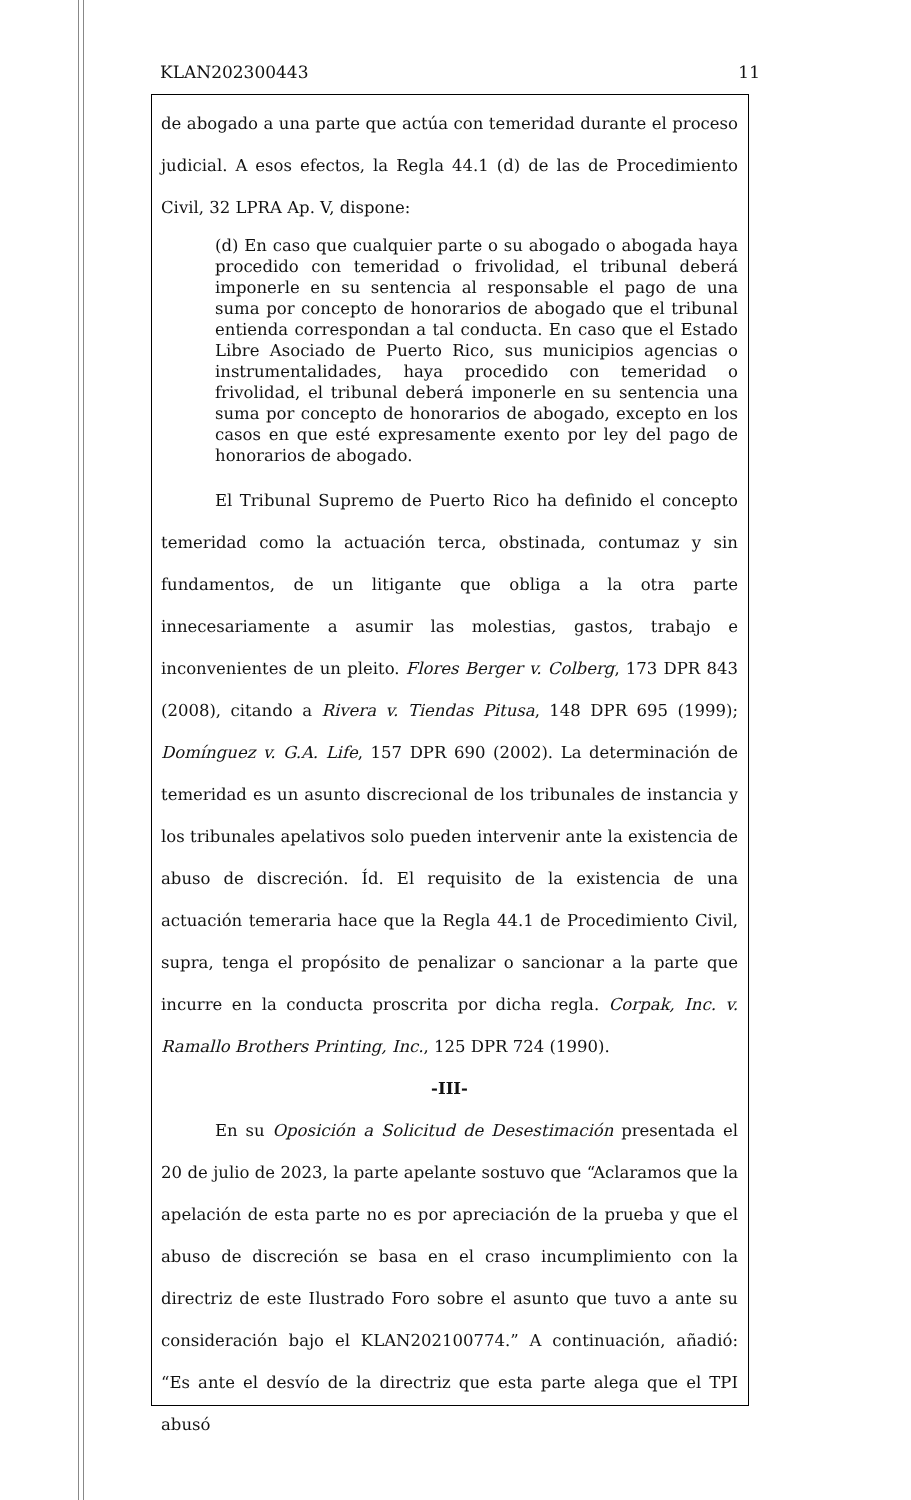KLAN202300443 11
de abogado a una parte que actúa con temeridad durante el proceso judicial. A esos efectos, la Regla 44.1 (d) de las de Procedimiento Civil, 32 LPRA Ap. V, dispone:
(d) En caso que cualquier parte o su abogado o abogada haya procedido con temeridad o frivolidad, el tribunal deberá imponerle en su sentencia al responsable el pago de una suma por concepto de honorarios de abogado que el tribunal entienda correspondan a tal conducta. En caso que el Estado Libre Asociado de Puerto Rico, sus municipios agencias o instrumentalidades, haya procedido con temeridad o frivolidad, el tribunal deberá imponerle en su sentencia una suma por concepto de honorarios de abogado, excepto en los casos en que esté expresamente exento por ley del pago de honorarios de abogado.
El Tribunal Supremo de Puerto Rico ha definido el concepto temeridad como la actuación terca, obstinada, contumaz y sin fundamentos, de un litigante que obliga a la otra parte innecesariamente a asumir las molestias, gastos, trabajo e inconvenientes de un pleito. Flores Berger v. Colberg, 173 DPR 843 (2008), citando a Rivera v. Tiendas Pitusa, 148 DPR 695 (1999); Domínguez v. G.A. Life, 157 DPR 690 (2002). La determinación de temeridad es un asunto discrecional de los tribunales de instancia y los tribunales apelativos solo pueden intervenir ante la existencia de abuso de discreción. Íd. El requisito de la existencia de una actuación temeraria hace que la Regla 44.1 de Procedimiento Civil, supra, tenga el propósito de penalizar o sancionar a la parte que incurre en la conducta proscrita por dicha regla. Corpak, Inc. v. Ramallo Brothers Printing, Inc., 125 DPR 724 (1990).
-III-
En su Oposición a Solicitud de Desestimación presentada el 20 de julio de 2023, la parte apelante sostuvo que “Aclaramos que la apelación de esta parte no es por apreciación de la prueba y que el abuso de discreción se basa en el craso incumplimiento con la directriz de este Ilustrado Foro sobre el asunto que tuvo a ante su consideración bajo el KLAN202100774.” A continuación, añadió: “Es ante el desvío de la directriz que esta parte alega que el TPI abusó